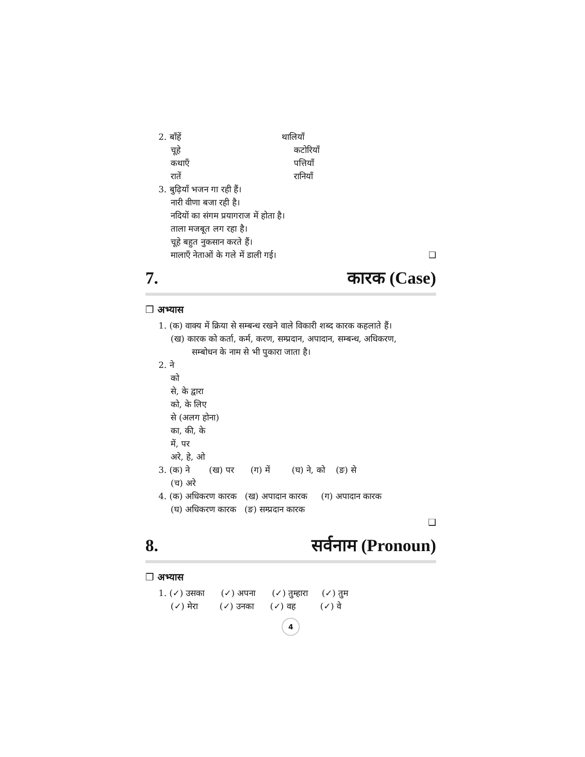2. बाँहें थालियाँ
चूहे कटोरियाँ
कथाएँ पत्तियाँ
रातें रानियाँ
3. बुढ़ियाँ भजन गा रही हैं।
नारी वीणा बजा रही है।
नदियों का संगम प्रयागराज में होता है।
ताला मजबूत लग रहा है।
चूहे बहुत नुकसान करते हैं।
मालाएँ नेताओं के गले में डाली गई। ❑
7. कारक (Case)
❒ अभ्यास
1. (क) वाक्य में क्रिया से सम्बन्ध रखने वाले विकारी शब्द कारक कहलाते हैं।
(ख) कारक को कर्ता, कर्म, करण, सम्प्रदान, अपादान, सम्बन्ध, अधिकरण,
सम्बोधन के नाम से भी पुकारा जाता है।
2. ने
को
से, के द्वारा
को, के लिए
से (अलग होना)
का, की, के
में, पर
अरे, हे, ओ
3. (क) ने (ख) पर (ग) में (घ) ने, को (ङ) से
(च) अरे
4. (क) अधिकरण कारक (ख) अपादान कारक (ग) अपादान कारक
(घ) अधिकरण कारक (ङ) सम्प्रदान कारक
❑
8. सर्वनाम (Pronoun)
❒ अभ्यास
1. (✓) उसका (✓) अपना (✓) तुम्हारा (✓) तुम
(✓) मेरा (✓) उनका (✓) वह (✓) वे
4